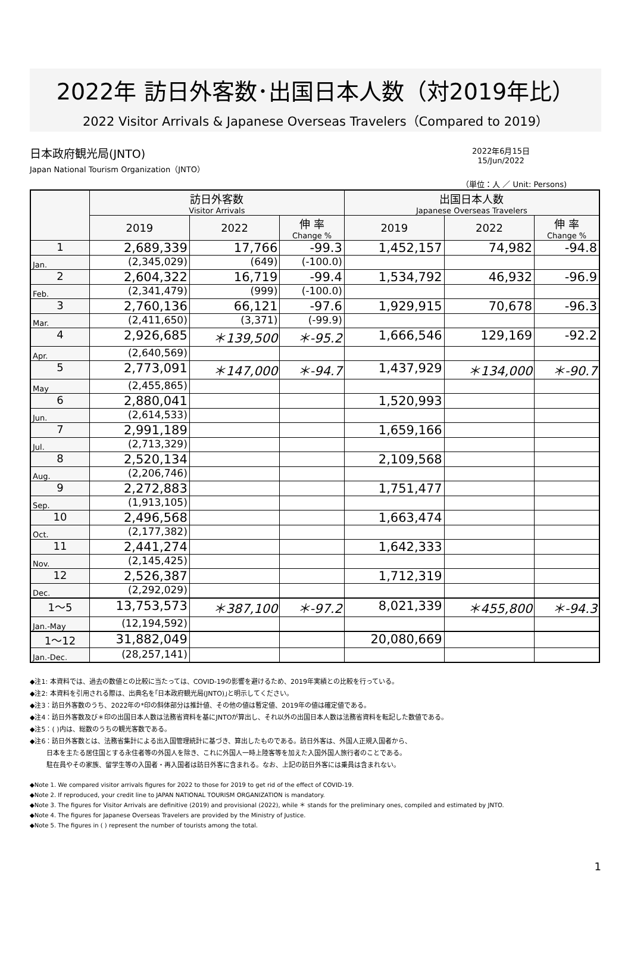2022年 訪日外客数･出国日本人数（対2019年比）
2022 Visitor Arrivals & Japanese Overseas Travelers（Compared to 2019）
日本政府観光局(JNTO)
Japan National Tourism Organization（JNTO）
2022年6月15日
15/Jun/2022
（単位：人 ／ Unit: Persons)
| | 訪日外客数 Visitor Arrivals | | | 出国日本人数 Japanese Overseas Travelers | | |
| --- | --- | --- | --- | --- | --- | --- |
| | 2019 | 2022 | 伸 率 Change % | 2019 | 2022 | 伸 率 Change % |
| 1 | 2,689,339 | 17,766 | -99.3 | 1,452,157 | 74,982 | -94.8 |
| Jan. | (2,345,029) | (649) | (-100.0) | | | |
| 2 | 2,604,322 | 16,719 | -99.4 | 1,534,792 | 46,932 | -96.9 |
| Feb. | (2,341,479) | (999) | (-100.0) | | | |
| 3 | 2,760,136 | 66,121 | -97.6 | 1,929,915 | 70,678 | -96.3 |
| Mar. | (2,411,650) | (3,371) | (-99.9) | | | |
| 4 | 2,926,685 | ＊139,500 | ＊-95.2 | 1,666,546 | 129,169 | -92.2 |
| Apr. | (2,640,569) | | | | | |
| 5 | 2,773,091 | ＊147,000 | ＊-94.7 | 1,437,929 | ＊134,000 | ＊-90.7 |
| May | (2,455,865) | | | | | |
| 6 | 2,880,041 | | | 1,520,993 | | |
| Jun. | (2,614,533) | | | | | |
| 7 | 2,991,189 | | | 1,659,166 | | |
| Jul. | (2,713,329) | | | | | |
| 8 | 2,520,134 | | | 2,109,568 | | |
| Aug. | (2,206,746) | | | | | |
| 9 | 2,272,883 | | | 1,751,477 | | |
| Sep. | (1,913,105) | | | | | |
| 10 | 2,496,568 | | | 1,663,474 | | |
| Oct. | (2,177,382) | | | | | |
| 11 | 2,441,274 | | | 1,642,333 | | |
| Nov. | (2,145,425) | | | | | |
| 12 | 2,526,387 | | | 1,712,319 | | |
| Dec. | (2,292,029) | | | | | |
| 1～5 | 13,753,573 | ＊387,100 | ＊-97.2 | 8,021,339 | ＊455,800 | ＊-94.3 |
| Jan.-May | (12,194,592) | | | | | |
| 1～12 | 31,882,049 | | | 20,080,669 | | |
| Jan.-Dec. | (28,257,141) | | | | | |
◆注1: 本資料では、過去の数値との比較に当たっては、COVID-19の影響を避けるため、2019年実績との比較を行っている。
◆注2: 本資料を引用される際は、出典名を｢日本政府観光局(JNTO)｣と明示してください。
◆注3：訪日外客数のうち、2022年の*印の斜体部分は推計値、その他の値は暫定値、2019年の値は確定値である。
◆注4：訪日外客数及び＊印の出国日本人数は法務省資料を基にJNTOが算出し、それ以外の出国日本人数は法務省資料を転記した数値である。
◆注5：( )内は、総数のうちの観光客数である。
◆注6：訪日外客数とは、法務省集計による出入国管理統計に基づき、算出したものである。訪日外客は、外国人正規入国者から、
日本を主たる居住国とする永住者等の外国人を除き、これに外国人一時上陸客等を加えた入国外国人旅行者のことである。
駐在員やその家族、留学生等の入国者・再入国者は訪日外客に含まれる。なお、上記の訪日外客には乗員は含まれない。
◆Note 1. We compared visitor arrivals figures for 2022 to those for 2019 to get rid of the effect of COVID-19.
◆Note 2. If reproduced, your credit line to JAPAN NATIONAL TOURISM ORGANIZATION is mandatory.
◆Note 3. The figures for Visitor Arrivals are definitive (2019) and provisional (2022), while ＊ stands for the preliminary ones, compiled and estimated by JNTO.
◆Note 4. The figures for Japanese Overseas Travelers are provided by the Ministry of Justice.
◆Note 5. The figures in ( ) represent the number of tourists among the total.
1